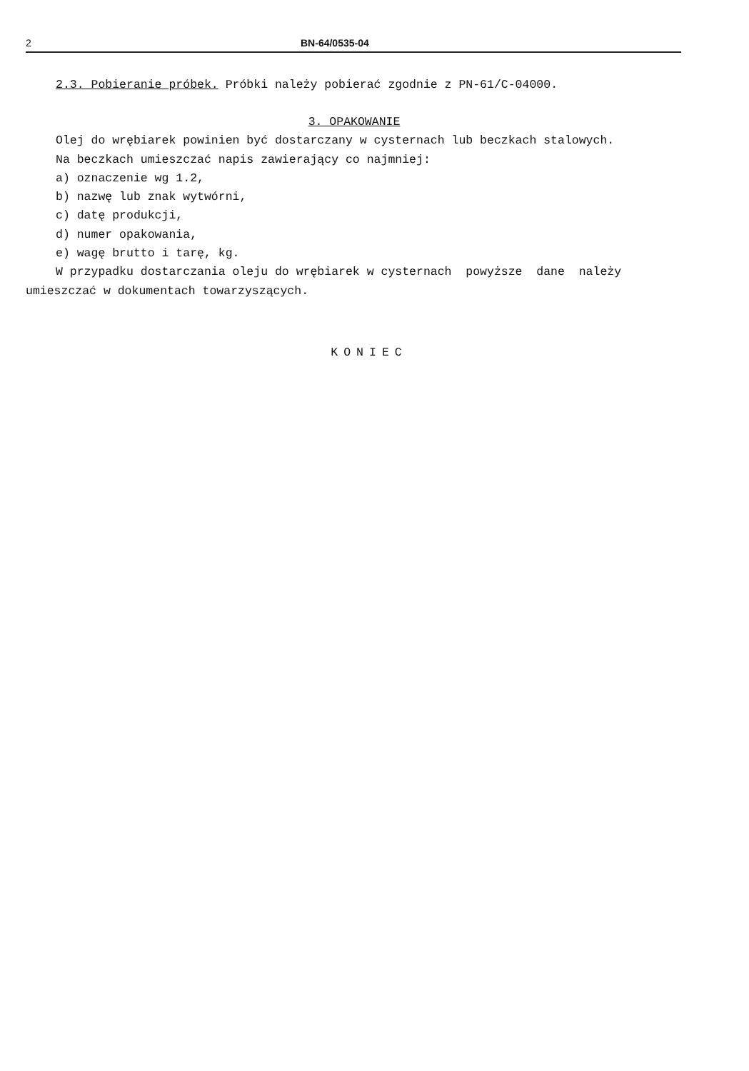2 BN-64/0535-04
2.3. Pobieranie próbek. Próbki należy pobierać zgodnie z PN-61/C-04000.
3. OPAKOWANIE
Olej do wrębiarek powinien być dostarczany w cysternach lub beczkach stalowych.
Na beczkach umieszczać napis zawierający co najmniej:
a) oznaczenie wg 1.2,
b) nazwę lub znak wytwórni,
c) datę produkcji,
d) numer opakowania,
e) wagę brutto i tarę, kg.
W przypadku dostarczania oleju do wrębiarek w cysternach powyższe dane należy
umieszczać w dokumentach towarzyszących.
KONIEC